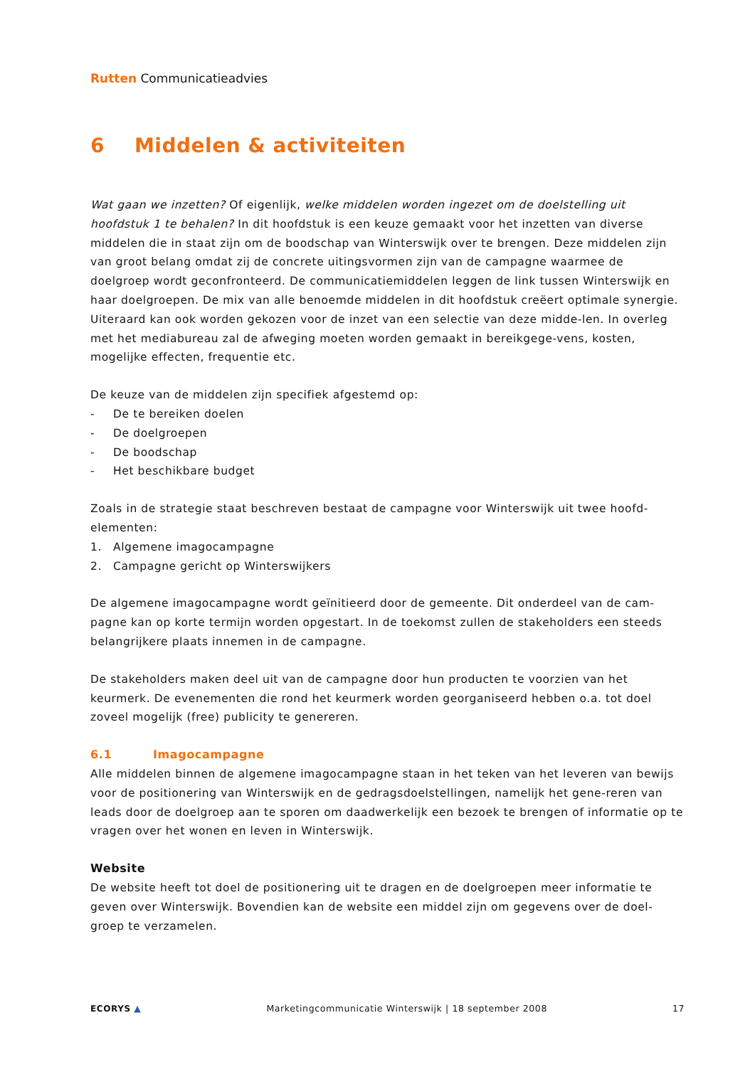Rutten Communicatieadvies
6 Middelen & activiteiten
Wat gaan we inzetten? Of eigenlijk, welke middelen worden ingezet om de doelstelling uit hoofdstuk 1 te behalen? In dit hoofdstuk is een keuze gemaakt voor het inzetten van diverse middelen die in staat zijn om de boodschap van Winterswijk over te brengen. Deze middelen zijn van groot belang omdat zij de concrete uitingsvormen zijn van de campagne waarmee de doelgroep wordt geconfronteerd. De communicatiemiddelen leggen de link tussen Winterswijk en haar doelgroepen. De mix van alle benoemde middelen in dit hoofdstuk creëert optimale synergie. Uiteraard kan ook worden gekozen voor de inzet van een selectie van deze midde-len. In overleg met het mediabureau zal de afweging moeten worden gemaakt in bereikgege-vens, kosten, mogelijke effecten, frequentie etc.
De keuze van de middelen zijn specifiek afgestemd op:
- De te bereiken doelen
- De doelgroepen
- De boodschap
- Het beschikbare budget
Zoals in de strategie staat beschreven bestaat de campagne voor Winterswijk uit twee hoofd-elementen:
1. Algemene imagocampagne
2. Campagne gericht op Winterswijkers
De algemene imagocampagne wordt geïnitieerd door de gemeente. Dit onderdeel van de cam-pagne kan op korte termijn worden opgestart. In de toekomst zullen de stakeholders een steeds belangrijkere plaats innemen in de campagne.
De stakeholders maken deel uit van de campagne door hun producten te voorzien van het keurmerk. De evenementen die rond het keurmerk worden georganiseerd hebben o.a. tot doel zoveel mogelijk (free) publicity te genereren.
6.1 Imagocampagne
Alle middelen binnen de algemene imagocampagne staan in het teken van het leveren van bewijs voor de positionering van Winterswijk en de gedragsdoelstellingen, namelijk het gene-reren van leads door de doelgroep aan te sporen om daadwerkelijk een bezoek te brengen of informatie op te vragen over het wonen en leven in Winterswijk.
Website
De website heeft tot doel de positionering uit te dragen en de doelgroepen meer informatie te geven over Winterswijk. Bovendien kan de website een middel zijn om gegevens over de doel-groep te verzamelen.
ECORYS ▲ Marketingcommunicatie Winterswijk | 18 september 2008 17